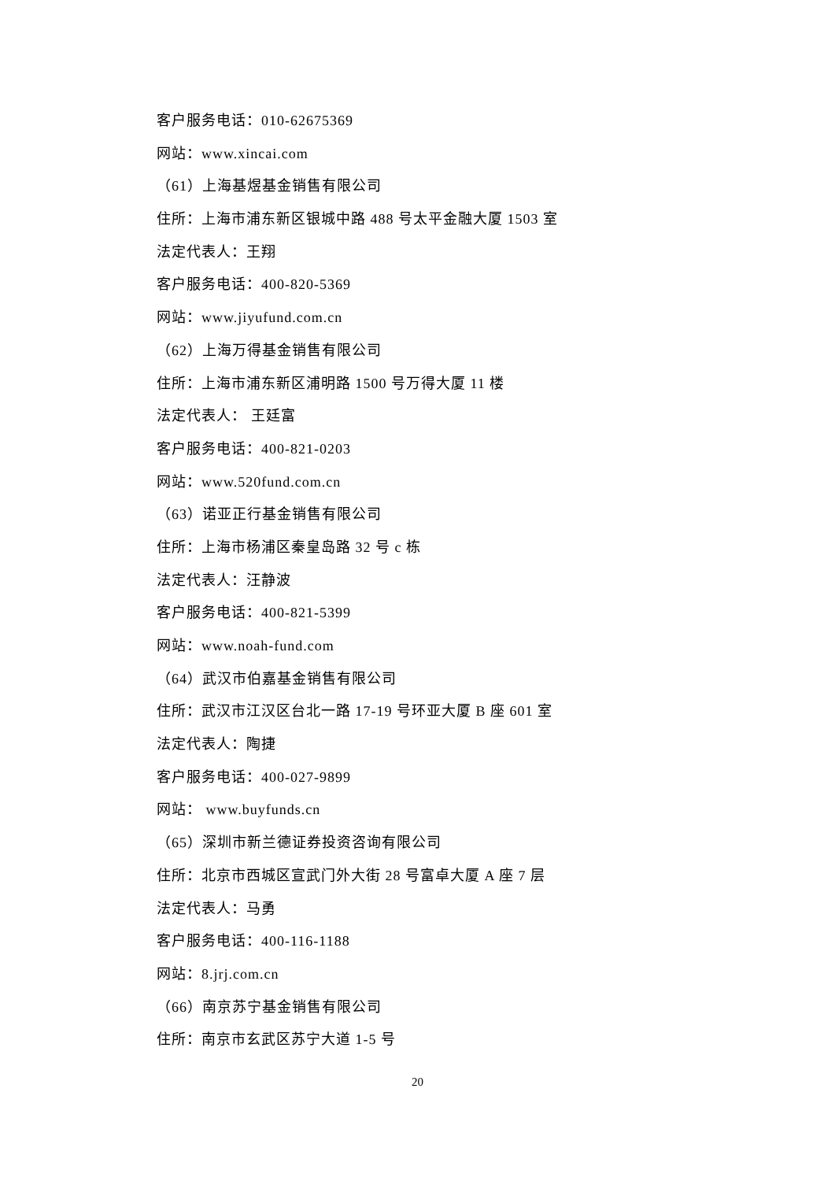客户服务电话：010-62675369
网站：www.xincai.com
（61）上海基煜基金销售有限公司
住所：上海市浦东新区银城中路 488 号太平金融大厦 1503 室
法定代表人：王翔
客户服务电话：400-820-5369
网站：www.jiyufund.com.cn
（62）上海万得基金销售有限公司
住所：上海市浦东新区浦明路 1500 号万得大厦 11 楼
法定代表人： 王廷富
客户服务电话：400-821-0203
网站：www.520fund.com.cn
（63）诺亚正行基金销售有限公司
住所：上海市杨浦区秦皇岛路 32 号 c 栋
法定代表人：汪静波
客户服务电话：400-821-5399
网站：www.noah-fund.com
（64）武汉市伯嘉基金销售有限公司
住所：武汉市江汉区台北一路 17-19 号环亚大厦 B 座 601 室
法定代表人：陶捷
客户服务电话：400-027-9899
网站： www.buyfunds.cn
（65）深圳市新兰德证券投资咨询有限公司
住所：北京市西城区宣武门外大街 28 号富卓大厦 A 座 7 层
法定代表人：马勇
客户服务电话：400-116-1188
网站：8.jrj.com.cn
（66）南京苏宁基金销售有限公司
住所：南京市玄武区苏宁大道 1-5 号
20